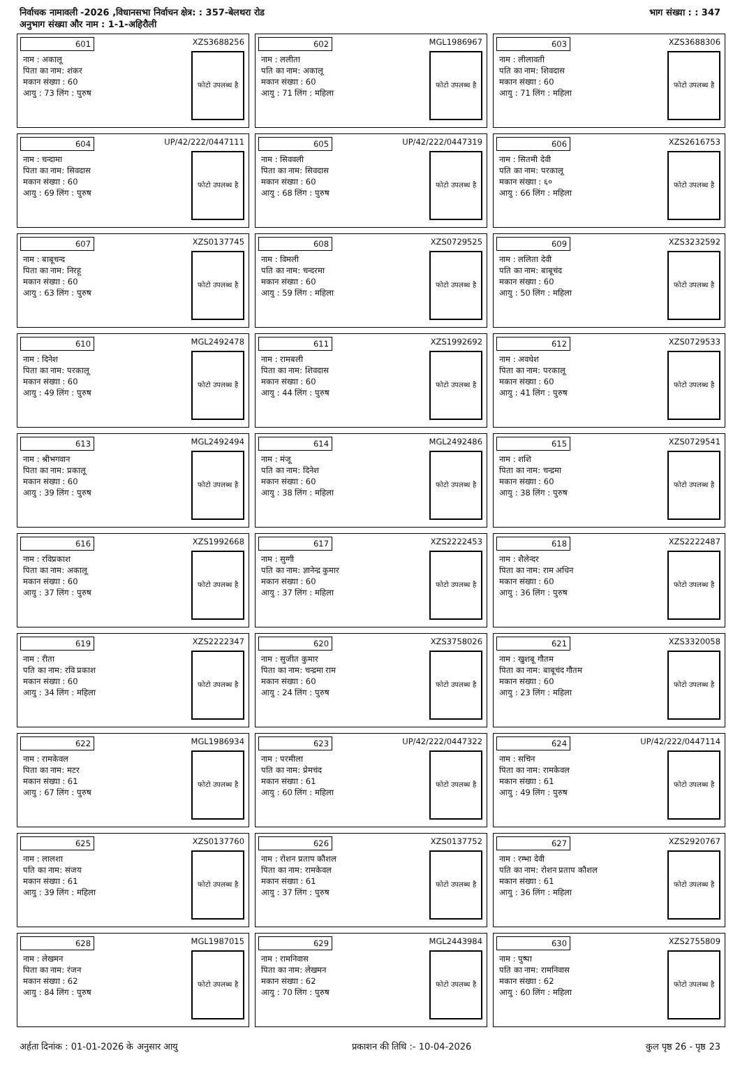निर्वाचक नामावली -2026 ,विधानसभा निर्वाचन क्षेत्र: : 357-बेलथरा रोड भाग संख्या : : 347
अनुभाग संख्या और नाम : 1-1-अहिरौली
601 XZS3688256
नाम : अकालू
पिता का नाम: शंकर
मकान संख्या : 60
आयु : 73 लिंग : पुरुष
फोटो उपलब्ध है
602 MGL1986967
नाम : ललीता
पति का नाम: अकालू
मकान संख्या : 60
आयु : 71 लिंग : महिला
फोटो उपलब्ध है
603 XZS3688306
नाम : लीलावती
पति का नाम: शिवदास
मकान संख्या : 60
आयु : 71 लिंग : महिला
फोटो उपलब्ध है
604 UP/42/222/0447111
नाम : चन्दामा
पिता का नाम: सिवदास
मकान संख्या : 60
आयु : 69 लिंग : पुरुष
फोटो उपलब्ध है
605 UP/42/222/0447319
नाम : सिववली
पिता का नाम: सिवदास
मकान संख्या : 60
आयु : 68 लिंग : पुरुष
फोटो उपलब्ध है
606 XZS2616753
नाम : सितमी देवी
पति का नाम: परकालू
मकान संख्या : ६०
आयु : 66 लिंग : महिला
फोटो उपलब्ध है
607 XZS0137745
नाम : बाबूचन्द
पिता का नाम: निरहू
मकान संख्या : 60
आयु : 63 लिंग : पुरुष
फोटो उपलब्ध है
608 XZS0729525
नाम : विमली
पति का नाम: चन्दरमा
मकान संख्या : 60
आयु : 59 लिंग : महिला
फोटो उपलब्ध है
609 XZS3232592
नाम : ललिता देवी
पति का नाम: बाबूचंद
मकान संख्या : 60
आयु : 50 लिंग : महिला
फोटो उपलब्ध है
610 MGL2492478
नाम : दिनेश
पिता का नाम: परकालू
मकान संख्या : 60
आयु : 49 लिंग : पुरुष
फोटो उपलब्ध है
611 XZS1992692
नाम : रामबली
पिता का नाम: शिवदास
मकान संख्या : 60
आयु : 44 लिंग : पुरुष
फोटो उपलब्ध है
612 XZS0729533
नाम : अवधेश
पिता का नाम: परकालू
मकान संख्या : 60
आयु : 41 लिंग : पुरुष
फोटो उपलब्ध है
613 MGL2492494
नाम : श्रीभगवान
पिता का नाम: प्रकालू
मकान संख्या : 60
आयु : 39 लिंग : पुरुष
फोटो उपलब्ध है
614 MGL2492486
नाम : मंजू
पति का नाम: दिनेश
मकान संख्या : 60
आयु : 38 लिंग : महिला
फोटो उपलब्ध है
615 XZS0729541
नाम : शशि
पिता का नाम: चन्द्रमा
मकान संख्या : 60
आयु : 38 लिंग : पुरुष
फोटो उपलब्ध है
616 XZS1992668
नाम : रविप्रकाश
पिता का नाम: अकालू
मकान संख्या : 60
आयु : 37 लिंग : पुरुष
फोटो उपलब्ध है
617 XZS2222453
नाम : सुग्गी
पति का नाम: ज्ञानेन्द्र कुमार
मकान संख्या : 60
आयु : 37 लिंग : महिला
फोटो उपलब्ध है
618 XZS2222487
नाम : शैलेन्दर
पिता का नाम: राम अधिन
मकान संख्या : 60
आयु : 36 लिंग : पुरुष
फोटो उपलब्ध है
619 XZS2222347
नाम : रीता
पति का नाम: रवि प्रकाश
मकान संख्या : 60
आयु : 34 लिंग : महिला
फोटो उपलब्ध है
620 XZS3758026
नाम : सुजीत कुमार
पिता का नाम: चन्द्रमा राम
मकान संख्या : 60
आयु : 24 लिंग : पुरुष
फोटो उपलब्ध है
621 XZS3320058
नाम : खुशबू गौतम
पिता का नाम: बाबूचंद गौतम
मकान संख्या : 60
आयु : 23 लिंग : महिला
फोटो उपलब्ध है
622 MGL1986934
नाम : रामकेवल
पिता का नाम: मटर
मकान संख्या : 61
आयु : 67 लिंग : पुरुष
फोटो उपलब्ध है
623 UP/42/222/0447322
नाम : परमीला
पति का नाम: प्रेमचंद
मकान संख्या : 61
आयु : 60 लिंग : महिला
फोटो उपलब्ध है
624 UP/42/222/0447114
नाम : सचिन
पिता का नाम: रामकेवल
मकान संख्या : 61
आयु : 49 लिंग : पुरुष
फोटो उपलब्ध है
625 XZS0137760
नाम : लालशा
पति का नाम: संजय
मकान संख्या : 61
आयु : 39 लिंग : महिला
फोटो उपलब्ध है
626 XZS0137752
नाम : रोशन प्रताप कौशल
पिता का नाम: रामकेवल
मकान संख्या : 61
आयु : 37 लिंग : पुरुष
फोटो उपलब्ध है
627 XZS2920767
नाम : रम्भा देवी
पति का नाम: रोशन प्रताप कौशल
मकान संख्या : 61
आयु : 36 लिंग : महिला
फोटो उपलब्ध है
628 MGL1987015
नाम : लेखमन
पिता का नाम: रंजन
मकान संख्या : 62
आयु : 84 लिंग : पुरुष
फोटो उपलब्ध है
629 MGL2443984
नाम : रामनिवास
पिता का नाम: लेखमन
मकान संख्या : 62
आयु : 70 लिंग : पुरुष
फोटो उपलब्ध है
630 XZS2755809
नाम : पुष्पा
पति का नाम: रामनिवास
मकान संख्या : 62
आयु : 60 लिंग : महिला
फोटो उपलब्ध है
अर्हता दिनांक : 01-01-2026 के अनुसार आयु प्रकाशन की तिथि :- 10-04-2026 कुल पृष्ठ 26 - पृष्ठ 23